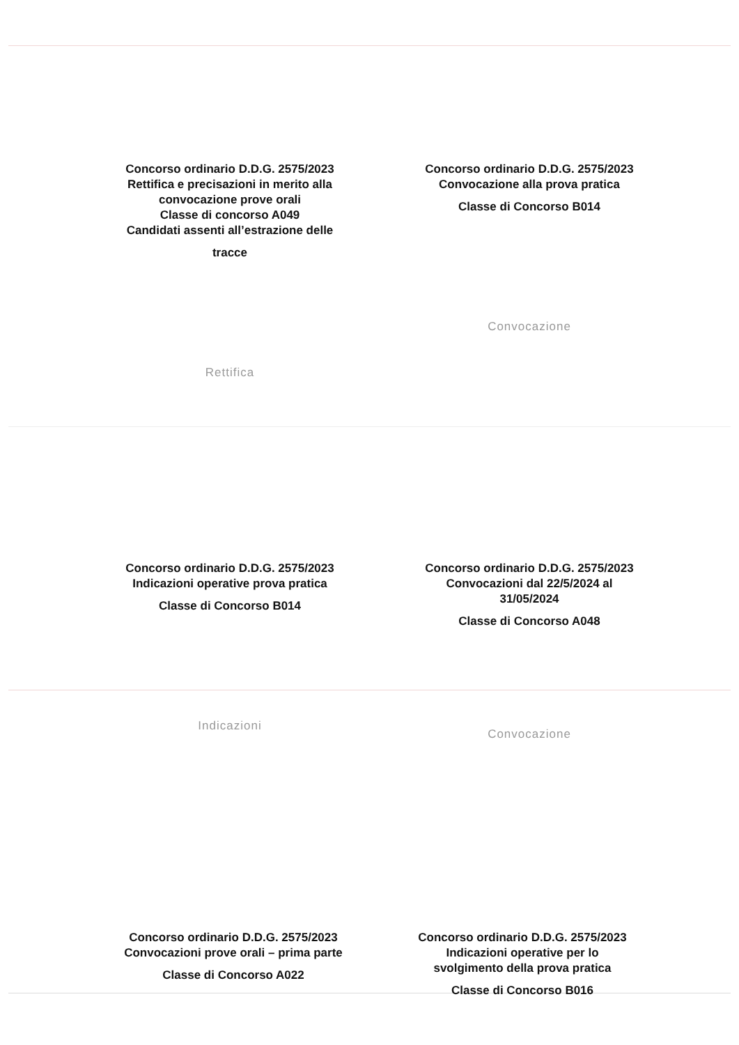Concorso ordinario D.D.G. 2575/2023
Rettifica e precisazioni in merito alla
convocazione prove orali
Classe di concorso A049
Candidati assenti all’estrazione delle
tracce
Rettifica
Concorso ordinario D.D.G. 2575/2023
Convocazione alla prova pratica
Classe di Concorso B014
Convocazione
Concorso ordinario D.D.G. 2575/2023
Indicazioni operative prova pratica
Classe di Concorso B014
Indicazioni
Concorso ordinario D.D.G. 2575/2023
Convocazioni dal 22/5/2024 al
31/05/2024
Classe di Concorso A048
Convocazione
Concorso ordinario D.D.G. 2575/2023
Convocazioni prove orali – prima parte
Classe di Concorso A022
Concorso ordinario D.D.G. 2575/2023
Indicazioni operative per lo
svolgimento della prova pratica
Classe di Concorso B016